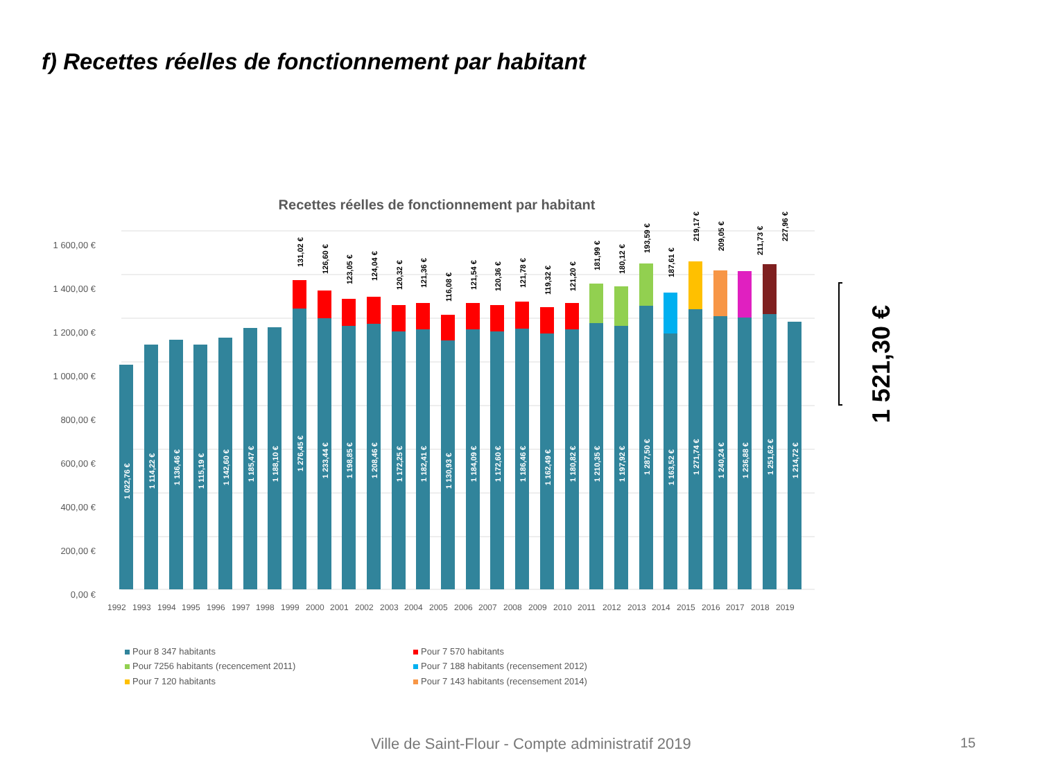f) Recettes réelles de fonctionnement par habitant
Recettes réelles de fonctionnement par habitant
0,00 €
200,00 €
400,00 €
600,00 €
800,00 €
1 000,00 €
1 200,00 €
1 400,00 €
1 600,00 €
1992
1993
1994
1995
1996
1997
1998
1999
2000
2001
2002
2003
2004
2005
2006
2007
2008
2009
2010
2011
2012
2013
2014
2015
2016
2017
2018
2019
1 022,76 €
1 114,22 €
1 136,46 €
1 115,19 €
1 142,60 €
1 185,47 €
1 188,10 €
1 276,45 €
1 233,44 €
1 198,85 €
1 208,46 €
1 172,25 €
1 182,41 €
1 130,93 €
1 184,09 €
1 172,60 €
1 186,46 €
1 162,49 €
1 180,82 €
1 210,35 €
1 197,92 €
1 287,50 €
1 163,52 €
1 271,74 €
1 240,24 €
1 236,88 €
1 251,62 €
1 214,72 €
131,02 €
126,60 €
123,05 €
124,04 €
120,32 €
121,36 €
116,08 €
121,54 €
120,36 €
121,78 €
119,32 €
121,20 €
181,99 €
180,12 €
193,59 €
187,61 €
219,17 €
209,05 €
211,73 €
227,96 €
Pour 8 347 habitants
Pour 7 570 habitants
Pour 7256 habitants (recencement 2011)
Pour 7 188 habitants (recensement 2012)
Pour 7 120 habitants
Pour 7 143 habitants (recensement 2014)
1 521,30 €
Ville de Saint-Flour - Compte administratif 2019
15